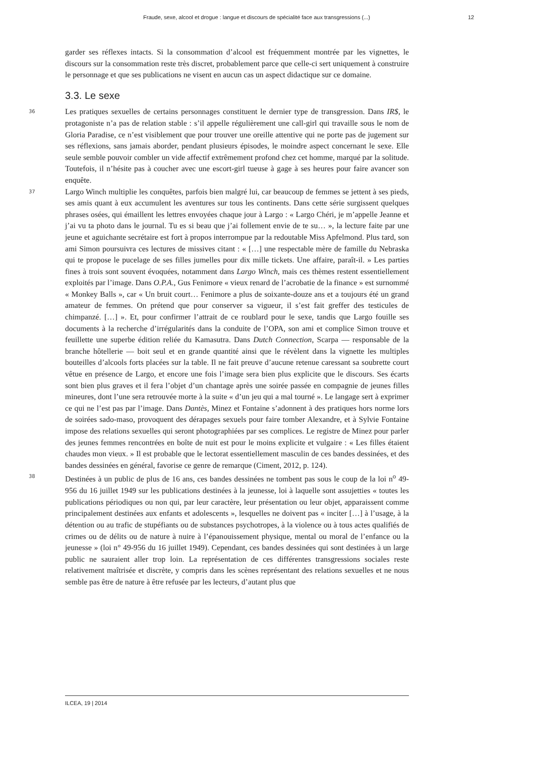Fraude, sexe, alcool et drogue : langue et discours de spécialité face aux transgressions (...) 12
garder ses réflexes intacts. Si la consommation d’alcool est fréquemment montrée par les vignettes, le discours sur la consommation reste très discret, probablement parce que celle-ci sert uniquement à construire le personnage et que ses publications ne visent en aucun cas un aspect didactique sur ce domaine.
3.3. Le sexe
36 Les pratiques sexuelles de certains personnages constituent le dernier type de transgression. Dans IR$, le protagoniste n’a pas de relation stable : s’il appelle régulièrement une call-girl qui travaille sous le nom de Gloria Paradise, ce n’est visiblement que pour trouver une oreille attentive qui ne porte pas de jugement sur ses réflexions, sans jamais aborder, pendant plusieurs épisodes, le moindre aspect concernant le sexe. Elle seule semble pouvoir combler un vide affectif extrêmement profond chez cet homme, marqué par la solitude. Toutefois, il n’hésite pas à coucher avec une escort-girl tueuse à gage à ses heures pour faire avancer son enquête.
37 Largo Winch multiplie les conquêtes, parfois bien malgré lui, car beaucoup de femmes se jettent à ses pieds, ses amis quant à eux accumulent les aventures sur tous les continents. Dans cette série surgissent quelques phrases osées, qui émaillent les lettres envoyées chaque jour à Largo : « Largo Chéri, je m’appelle Jeanne et j’ai vu ta photo dans le journal. Tu es si beau que j’ai follement envie de te su… », la lecture faite par une jeune et aguichante secrétaire est fort à propos interrompue par la redoutable Miss Apfelmond. Plus tard, son ami Simon poursuivra ces lectures de missives citant : « […] une respectable mère de famille du Nebraska qui te propose le pucelage de ses filles jumelles pour dix mille tickets. Une affaire, paraît-il. » Les parties fines à trois sont souvent évoquées, notamment dans Largo Winch, mais ces thèmes restent essentiellement exploités par l’image. Dans O.P.A., Gus Fenimore « vieux renard de l’acrobatie de la finance » est surnommé « Monkey Balls », car « Un bruit court… Fenimore a plus de soixante-douze ans et a toujours été un grand amateur de femmes. On prétend que pour conserver sa vigueur, il s’est fait greffer des testicules de chimpanzé. […] ». Et, pour confirmer l’attrait de ce roublard pour le sexe, tandis que Largo fouille ses documents à la recherche d’irrégularités dans la conduite de l’OPA, son ami et complice Simon trouve et feuillette une superbe édition reliée du Kamasutra. Dans Dutch Connection, Scarpa — responsable de la branche hôtellerie — boit seul et en grande quantité ainsi que le révèlent dans la vignette les multiples bouteilles d’alcools forts placées sur la table. Il ne fait preuve d’aucune retenue caressant sa soubrette court vêtue en présence de Largo, et encore une fois l’image sera bien plus explicite que le discours. Ses écarts sont bien plus graves et il fera l’objet d’un chantage après une soirée passée en compagnie de jeunes filles mineures, dont l’une sera retrouvée morte à la suite « d’un jeu qui a mal tourné ». Le langage sert à exprimer ce qui ne l’est pas par l’image. Dans Dantès, Minez et Fontaine s’adonnent à des pratiques hors norme lors de soirées sado-maso, provoquent des dérapages sexuels pour faire tomber Alexandre, et à Sylvie Fontaine impose des relations sexuelles qui seront photographiées par ses complices. Le registre de Minez pour parler des jeunes femmes rencontrées en boîte de nuit est pour le moins explicite et vulgaire : « Les filles étaient chaudes mon vieux. » Il est probable que le lectorat essentiellement masculin de ces bandes dessinées, et des bandes dessinées en général, favorise ce genre de remarque (Ciment, 2012, p. 124).
38 Destinées à un public de plus de 16 ans, ces bandes dessinées ne tombent pas sous le coup de la loi n<sup>o</sup> 49-956 du 16 juillet 1949 sur les publications destinées à la jeunesse, loi à laquelle sont assujetties « toutes les publications périodiques ou non qui, par leur caractère, leur présentation ou leur objet, apparaissent comme principalement destinées aux enfants et adolescents », lesquelles ne doivent pas « inciter […] à l’usage, à la détention ou au trafic de stupéfiants ou de substances psychotropes, à la violence ou à tous actes qualifiés de crimes ou de délits ou de nature à nuire à l’épanouissement physique, mental ou moral de l’enfance ou la jeunesse » (loi n° 49-956 du 16 juillet 1949). Cependant, ces bandes dessinées qui sont destinées à un large public ne sauraient aller trop loin. La représentation de ces différentes transgressions sociales reste relativement maîtrisée et discrète, y compris dans les scènes représentant des relations sexuelles et ne nous semble pas être de nature à être refusée par les lecteurs, d’autant plus que
ILCEA, 19 | 2014